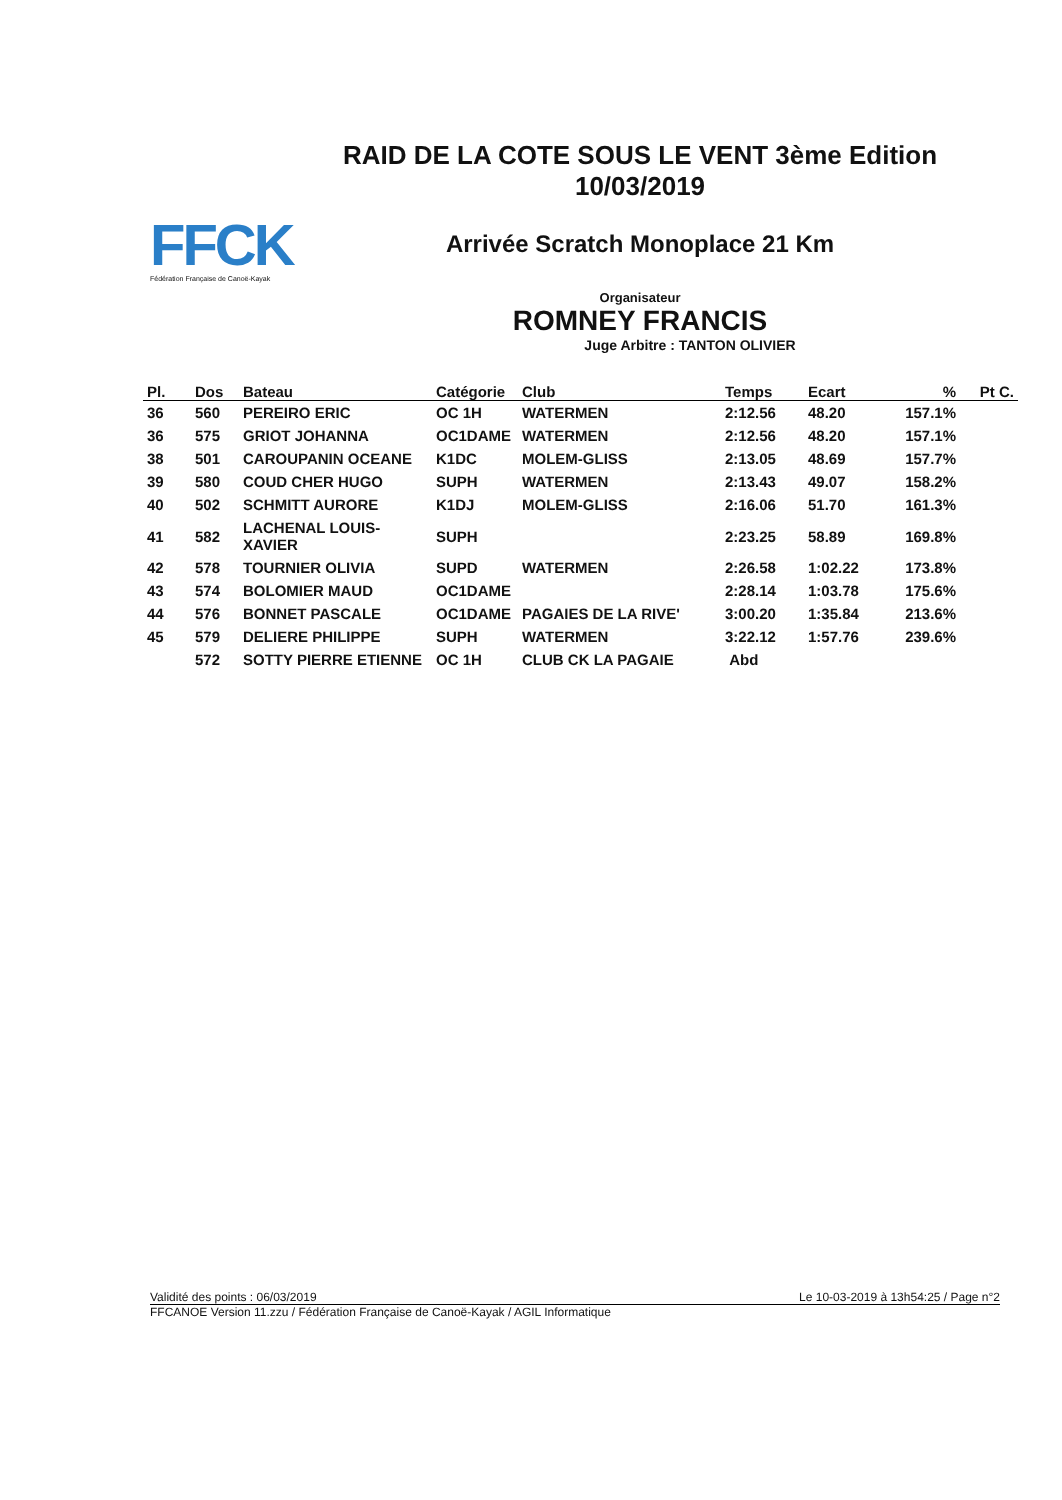FFCK
Fédération Française de Canoë-Kayak
RAID DE LA COTE SOUS LE VENT 3ème Edition
10/03/2019
Arrivée Scratch Monoplace 21 Km
Organisateur
ROMNEY FRANCIS
Juge Arbitre : TANTON OLIVIER
| Pl. | Dos | Bateau | Catégorie | Club | Temps | Ecart | % | Pt C. |
| --- | --- | --- | --- | --- | --- | --- | --- | --- |
| 36 | 560 | PEREIRO ERIC | OC 1H | WATERMEN | 2:12.56 | 48.20 | 157.1% | |
| 36 | 575 | GRIOT JOHANNA | OC1DAME | WATERMEN | 2:12.56 | 48.20 | 157.1% | |
| 38 | 501 | CAROUPANIN OCEANE | K1DC | MOLEM-GLISS | 2:13.05 | 48.69 | 157.7% | |
| 39 | 580 | COUD CHER HUGO | SUPH | WATERMEN | 2:13.43 | 49.07 | 158.2% | |
| 40 | 502 | SCHMITT AURORE | K1DJ | MOLEM-GLISS | 2:16.06 | 51.70 | 161.3% | |
| 41 | 582 | LACHENAL LOUIS-XAVIER | SUPH | | 2:23.25 | 58.89 | 169.8% | |
| 42 | 578 | TOURNIER OLIVIA | SUPD | WATERMEN | 2:26.58 | 1:02.22 | 173.8% | |
| 43 | 574 | BOLOMIER MAUD | OC1DAME | | 2:28.14 | 1:03.78 | 175.6% | |
| 44 | 576 | BONNET PASCALE | OC1DAME | PAGAIES DE LA RIVE' | 3:00.20 | 1:35.84 | 213.6% | |
| 45 | 579 | DELIERE PHILIPPE | SUPH | WATERMEN | 3:22.12 | 1:57.76 | 239.6% | |
| | 572 | SOTTY PIERRE ETIENNE | OC 1H | CLUB CK LA PAGAIE | Abd | | | |
Validité des points : 06/03/2019 Le 10-03-2019 à 13h54:25 / Page n°2
FFCANOE Version 11.zzu / Fédération Française de Canoë-Kayak / AGIL Informatique